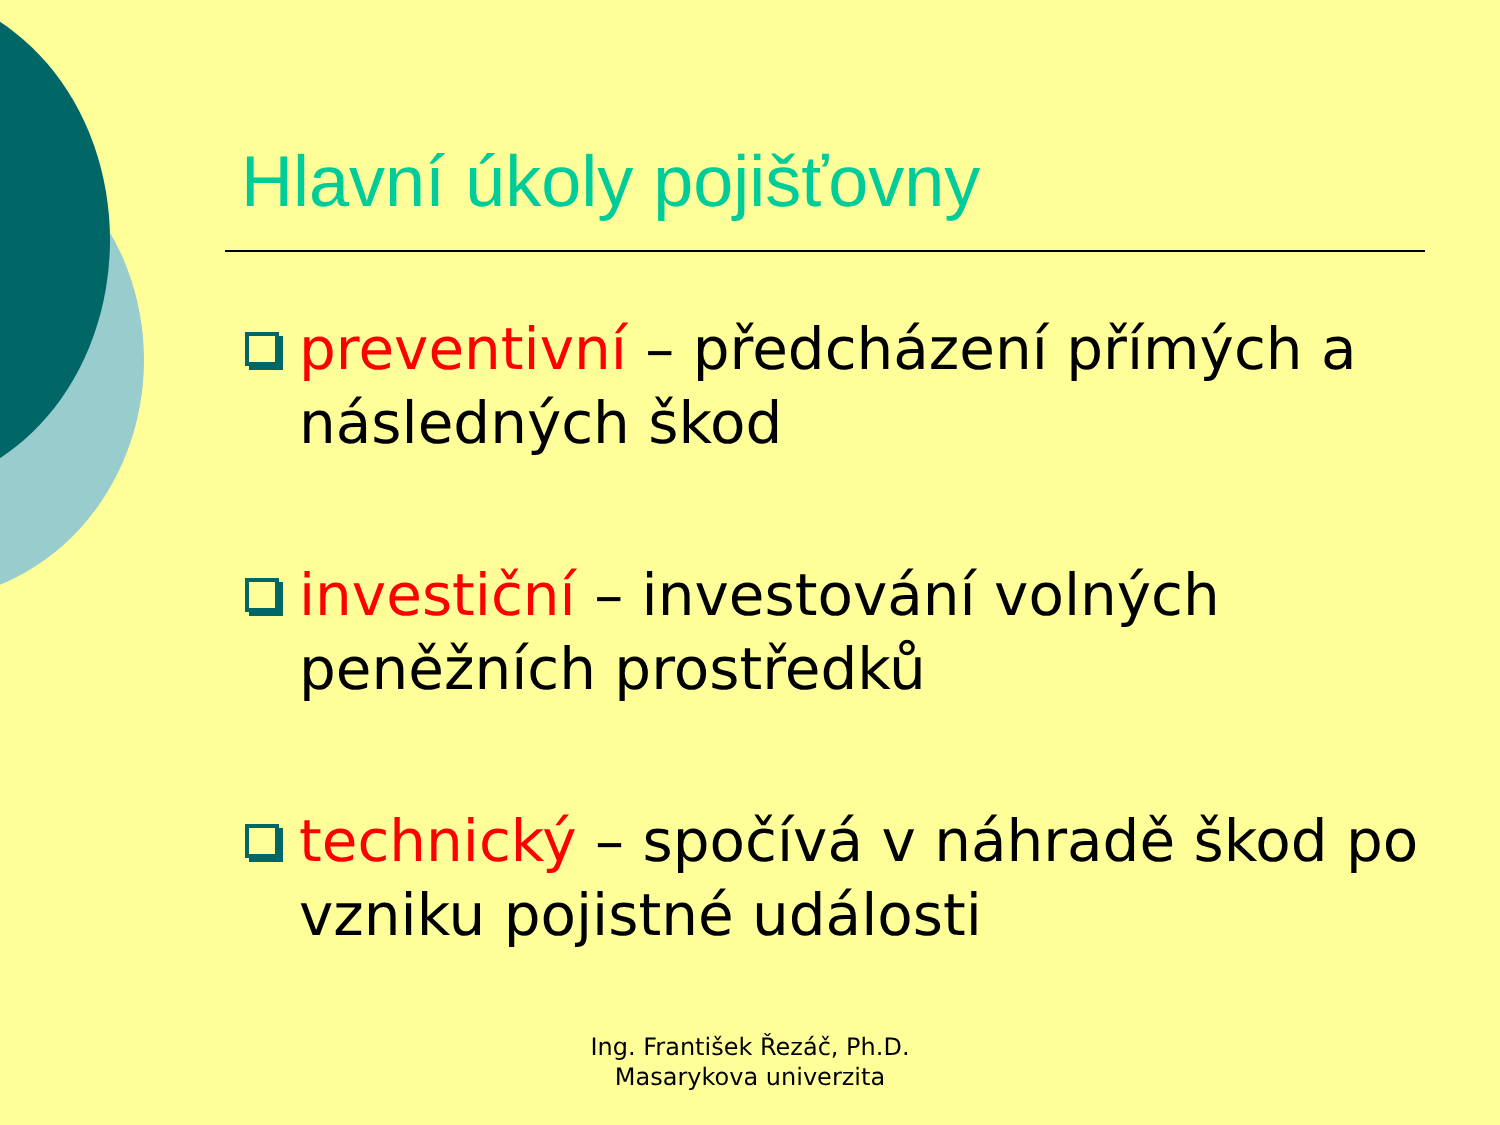Hlavní úkoly pojišťovny
preventivní – předcházení přímých a následných škod
investiční – investování volných peněžních prostředků
technický – spočívá v náhradě škod po vzniku pojistné události
Ing. František Řezáč, Ph.D.
Masarykova univerzita